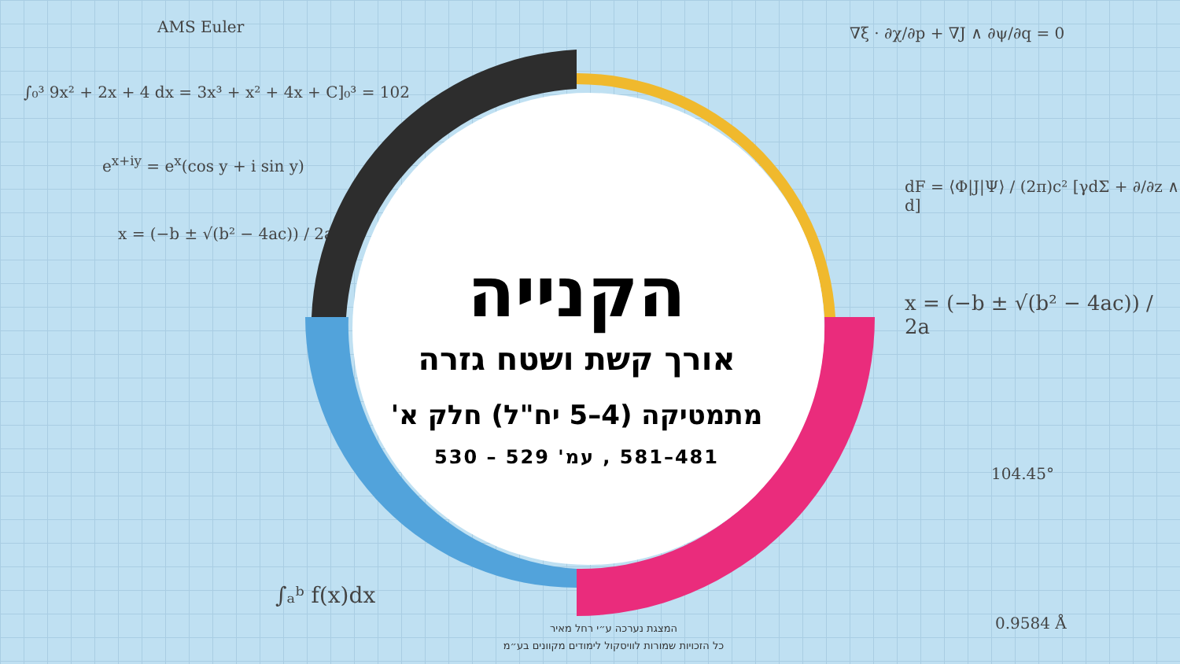AMS Euler
∫₀³ 9x² + 2x + 4 dx = 3x³ + x² + 4x + C]₀³ = 102
e<sup>x+iy</sup> = e<sup>x</sup>(cos y + i sin y)
x = (−b ± √(b² − 4ac)) / 2a
∇ξ · ∂χ/∂p + ∇J ∧ ∂ψ/∂q = 0
dF = ⟨Φ|J|Ψ⟩ / (2π)c² [γdΣ + ∂/∂z ∧ d]
x = (−b ± √(b² − 4ac)) / 2a
104.45°
0.9584 Å
∫ₐᵇ f(x)dx
הקנייה
אורך קשת ושטח גזרה
מתמטיקה (4–5 יח"ל) חלק א'
481–581 , עמ' 529 – 530
המצגת נערכה ע״י רחל מאיר
כל הזכויות שמורות לוויסקול לימודים מקוונים בע״מ